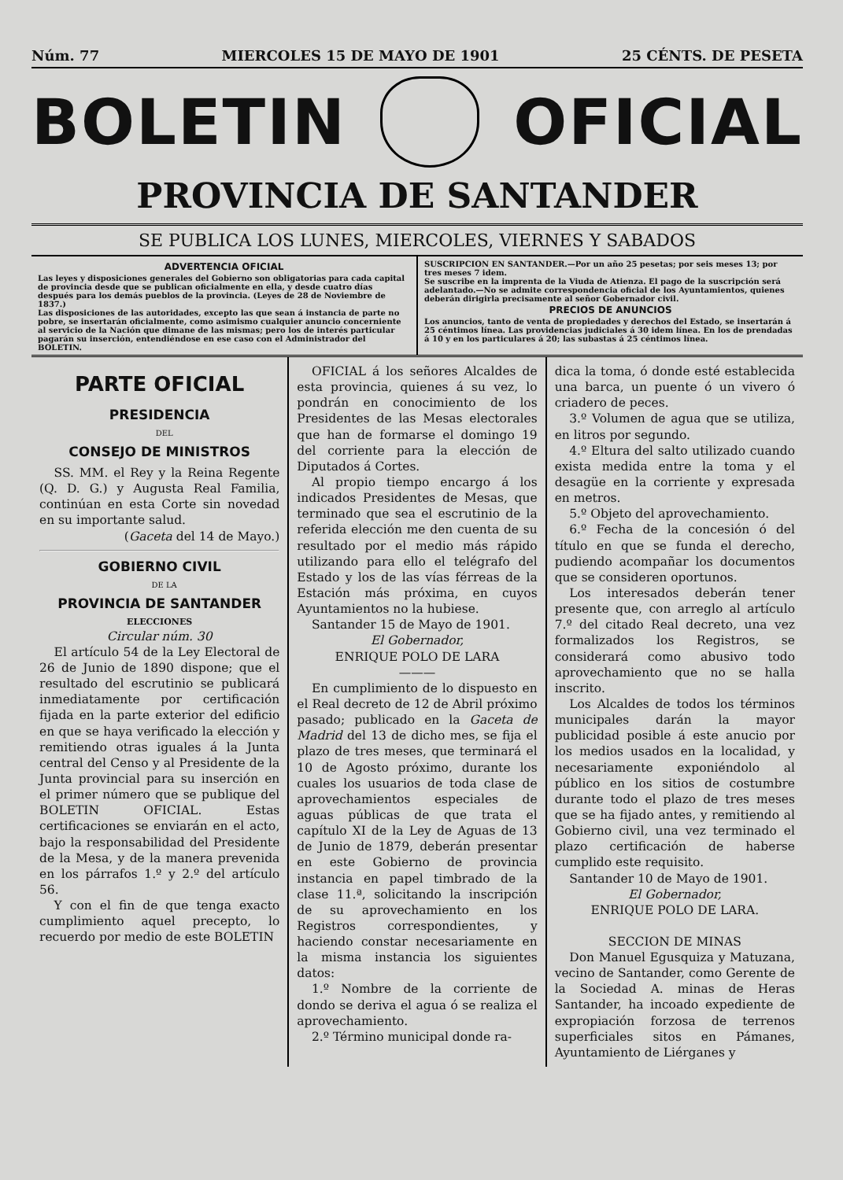Núm. 77 MIERCOLES 15 DE MAYO DE 1901 25 CÉNTS. DE PESETA
BOLETIN OFICIAL
PROVINCIA DE SANTANDER
SE PUBLICA LOS LUNES, MIERCOLES, VIERNES Y SABADOS
ADVERTENCIA OFICIAL
Las leyes y disposiciones generales del Gobierno son obligatorias para cada capital de provincia desde que se publican oficialmente en ella, y desde cuatro días después para los demás pueblos de la provincia. (Leyes de 28 de Noviembre de 1837.)
Las disposiciones de las autoridades, excepto las que sean á instancia de parte no pobre, se insertarán oficialmente, como asimismo cualquier anuncio concerniente al servicio de la Nación que dimane de las mismas; pero los de interés particular pagarán su inserción, entendiéndose en ese caso con el Administrador del BOLETIN.
SUSCRIPCION EN SANTANDER.—Por un año 25 pesetas; por seis meses 13; por tres meses 7 idem.
Se suscribe en la imprenta de la Viuda de Atienza. El pago de la suscripción será adelantado.—No se admite correspondencia oficial de los Ayuntamientos, quienes deberán dirigirla precisamente al señor Gobernador civil.
PRECIOS DE ANUNCIOS
Los anuncios, tanto de venta de propiedades y derechos del Estado, se insertarán á 25 céntimos línea. Las providencias judiciales á 30 idem línea. En los de prendadas á 10 y en los particulares á 20; las subastas á 25 céntimos línea.
PARTE OFICIAL
PRESIDENCIA
DEL
CONSEJO DE MINISTROS
SS. MM. el Rey y la Reina Regente (Q. D. G.) y Augusta Real Familia, continúan en esta Corte sin novedad en su importante salud.
(Gaceta del 14 de Mayo.)
GOBIERNO CIVIL
DE LA
PROVINCIA DE SANTANDER
ELECCIONES
Circular núm. 30
El artículo 54 de la Ley Electoral de 26 de Junio de 1890 dispone; que el resultado del escrutinio se publicará inmediatamente por certificación fijada en la parte exterior del edificio en que se haya verificado la elección y remitiendo otras iguales á la Junta central del Censo y al Presidente de la Junta provincial para su inserción en el primer número que se publique del BOLETIN OFICIAL. Estas certificaciones se enviarán en el acto, bajo la responsabilidad del Presidente de la Mesa, y de la manera prevenida en los párrafos 1.º y 2.º del artículo 56.
Y con el fin de que tenga exacto cumplimiento aquel precepto, lo recuerdo por medio de este BOLETIN
OFICIAL á los señores Alcaldes de esta provincia, quienes á su vez, lo pondrán en conocimiento de los Presidentes de las Mesas electorales que han de formarse el domingo 19 del corriente para la elección de Diputados á Cortes.
Al propio tiempo encargo á los indicados Presidentes de Mesas, que terminado que sea el escrutinio de la referida elección me den cuenta de su resultado por el medio más rápido utilizando para ello el telégrafo del Estado y los de las vías férreas de la Estación más próxima, en cuyos Ayuntamientos no la hubiese.
Santander 15 de Mayo de 1901.
El Gobernador,
ENRIQUE POLO DE LARA
———
En cumplimiento de lo dispuesto en el Real decreto de 12 de Abril próximo pasado; publicado en la Gaceta de Madrid del 13 de dicho mes, se fija el plazo de tres meses, que terminará el 10 de Agosto próximo, durante los cuales los usuarios de toda clase de aprovechamientos especiales de aguas públicas de que trata el capítulo XI de la Ley de Aguas de 13 de Junio de 1879, deberán presentar en este Gobierno de provincia instancia en papel timbrado de la clase 11.ª, solicitando la inscripción de su aprovechamiento en los Registros correspondientes, y haciendo constar necesariamente en la misma instancia los siguientes datos:
1.º Nombre de la corriente de dondo se deriva el agua ó se realiza el aprovechamiento.
2.º Término municipal donde ra-
dica la toma, ó donde esté establecida una barca, un puente ó un vivero ó criadero de peces.
3.º Volumen de agua que se utiliza, en litros por segundo.
4.º Eltura del salto utilizado cuando exista medida entre la toma y el desagüe en la corriente y expresada en metros.
5.º Objeto del aprovechamiento.
6.º Fecha de la concesión ó del título en que se funda el derecho, pudiendo acompañar los documentos que se consideren oportunos.
Los interesados deberán tener presente que, con arreglo al artículo 7.º del citado Real decreto, una vez formalizados los Registros, se considerará como abusivo todo aprovechamiento que no se halla inscrito.
Los Alcaldes de todos los términos municipales darán la mayor publicidad posible á este anucio por los medios usados en la localidad, y necesariamente exponiéndolo al público en los sitios de costumbre durante todo el plazo de tres meses que se ha fijado antes, y remitiendo al Gobierno civil, una vez terminado el plazo certificación de haberse cumplido este requisito.
Santander 10 de Mayo de 1901.
El Gobernador,
ENRIQUE POLO DE LARA.
SECCION DE MINAS
Don Manuel Egusquiza y Matuzana, vecino de Santander, como Gerente de la Sociedad A. minas de Heras Santander, ha incoado expediente de expropiación forzosa de terrenos superficiales sitos en Pámanes, Ayuntamiento de Liérganes y